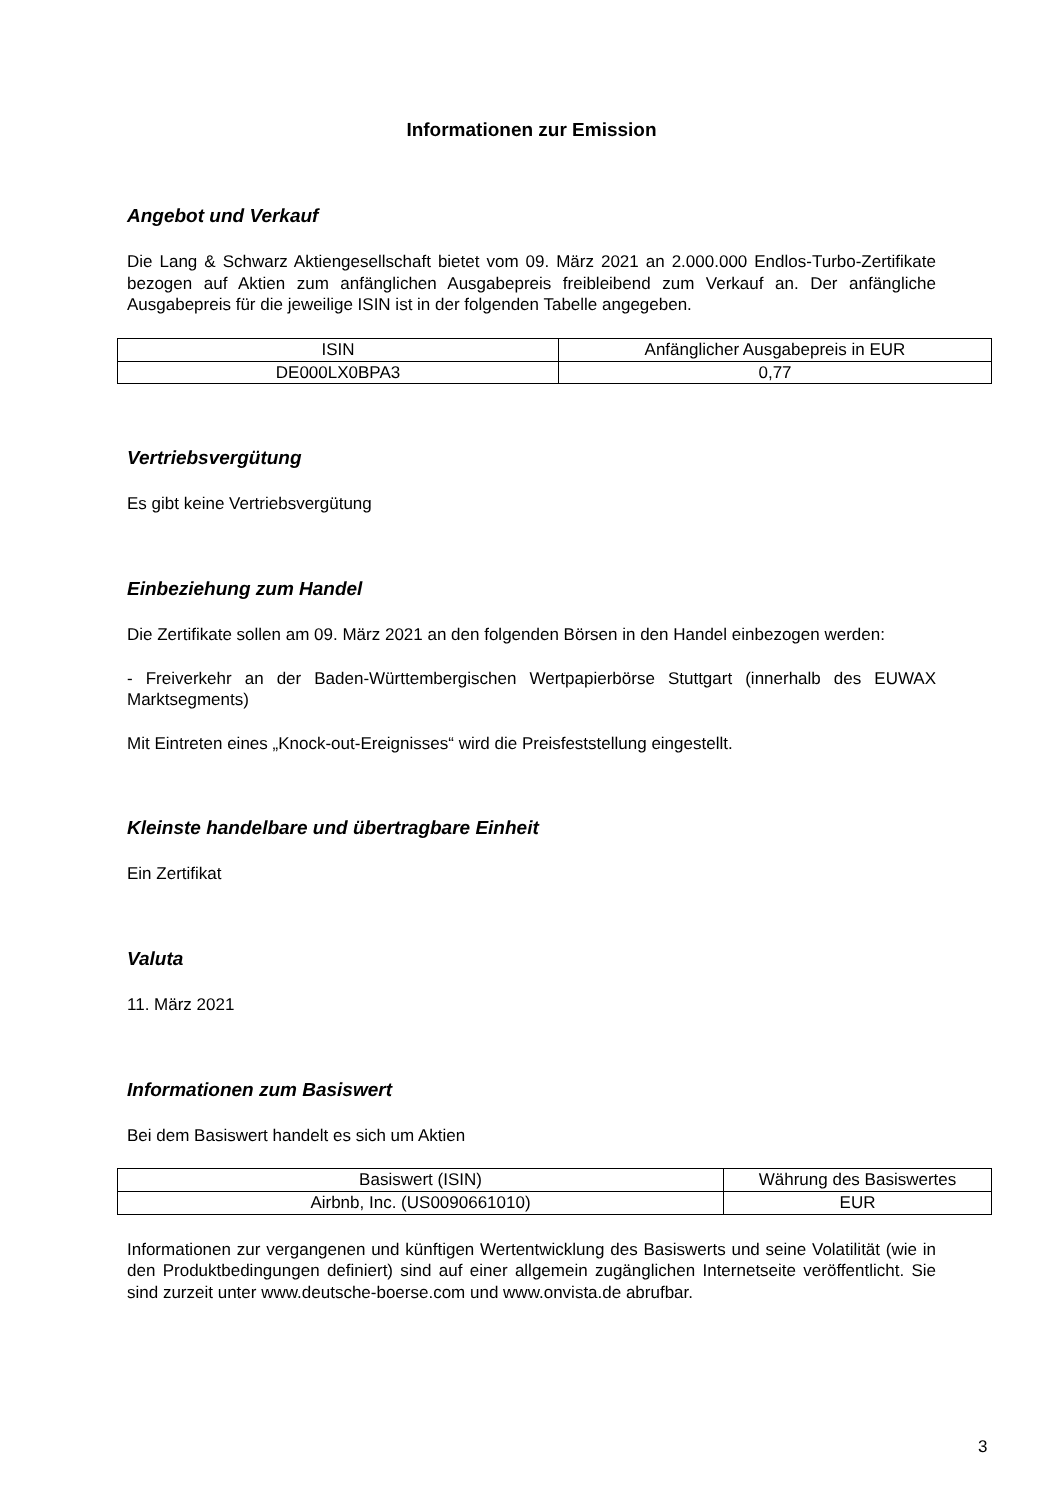Informationen zur Emission
Angebot und Verkauf
Die Lang & Schwarz Aktiengesellschaft bietet vom 09. März 2021 an 2.000.000 Endlos-Turbo-Zertifikate bezogen auf Aktien zum anfänglichen Ausgabepreis freibleibend zum Verkauf an. Der anfängliche Ausgabepreis für die jeweilige ISIN ist in der folgenden Tabelle angegeben.
| ISIN | Anfänglicher Ausgabepreis in EUR |
| --- | --- |
| DE000LX0BPA3 | 0,77 |
Vertriebsvergütung
Es gibt keine Vertriebsvergütung
Einbeziehung zum Handel
Die Zertifikate sollen am 09. März 2021 an den folgenden Börsen in den Handel einbezogen werden:
- Freiverkehr an der Baden-Württembergischen Wertpapierbörse Stuttgart (innerhalb des EUWAX Marktsegments)
Mit Eintreten eines „Knock-out-Ereignisses“ wird die Preisfeststellung eingestellt.
Kleinste handelbare und übertragbare Einheit
Ein Zertifikat
Valuta
11. März 2021
Informationen zum Basiswert
Bei dem Basiswert handelt es sich um Aktien
| Basiswert (ISIN) | Währung des Basiswertes |
| --- | --- |
| Airbnb, Inc. (US0090661010) | EUR |
Informationen zur vergangenen und künftigen Wertentwicklung des Basiswerts und seine Volatilität (wie in den Produktbedingungen definiert) sind auf einer allgemein zugänglichen Internetseite veröffentlicht. Sie sind zurzeit unter www.deutsche-boerse.com und www.onvista.de abrufbar.
3